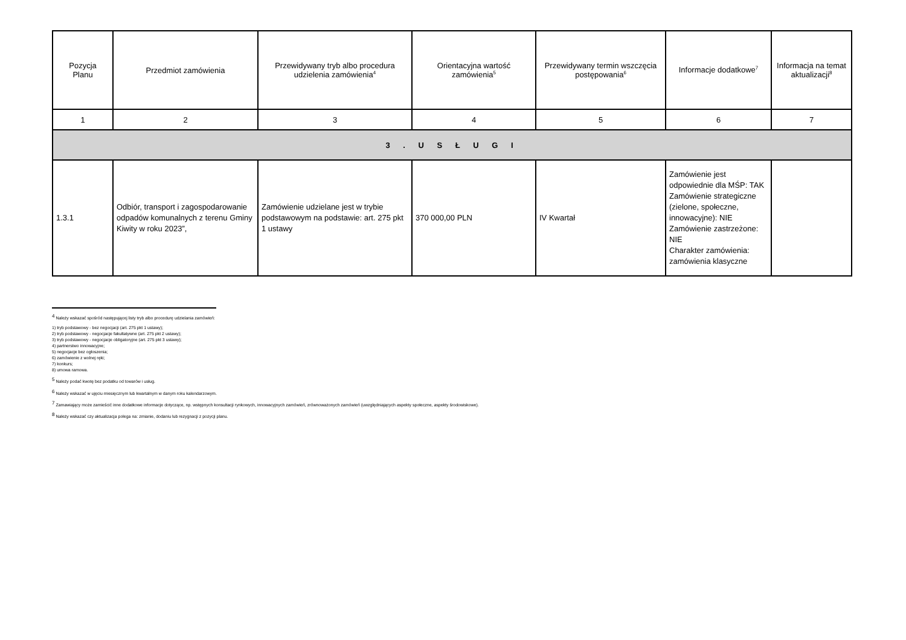| Pozycja Planu | Przedmiot zamówienia | Przewidywany tryb albo procedura udzielenia zamówienia<sup>4</sup> | Orientacyjna wartość zamówienia<sup>5</sup> | Przewidywany termin wszczęcia postępowania<sup>6</sup> | Informacje dodatkowe<sup>7</sup> | Informacja na temat aktualizacji<sup>8</sup> |
| --- | --- | --- | --- | --- | --- | --- |
| 1 | 2 | 3 | 4 | 5 | 6 | 7 |
| 3 . U S Ł U G I | | | | | | |
| 1.3.1 | Odbiór, transport i zagospodarowanie odpadów komunalnych z terenu Gminy Kiwity w roku 2023”, | Zamówienie udzielane jest w trybie podstawowym na podstawie: art. 275 pkt 1 ustawy | 370 000,00 PLN | IV Kwartał | Zamówienie jest odpowiednie dla MŚP: TAK Zamówienie strategiczne (zielone, społeczne, innowacyjne): NIE Zamówienie zastrzeżone: NIE Charakter zamówienia: zamówienia klasyczne | |
<sup>4</sup> Należy wskazać spośród następującej listy tryb albo procedurę udzielania zamówień:
1) tryb podstawowy - bez negocjacji (art. 275 pkt 1 ustawy);
2) tryb podstawowy - negocjacje fakultatywne (art. 275 pkt 2 ustawy);
3) tryb podstawowy - negocjacje obligatoryjne (art. 275 pkt 3 ustawy);
4) partnerstwo innowacyjne;
5) negocjacje bez ogłoszenia;
6) zamówienie z wolnej ręki;
7) konkurs;
8) umowa ramowa.
<sup>5</sup> Należy podać kwotę bez podatku od towarów i usług.
<sup>6</sup> Należy wskazać w ujęciu miesięcznym lub kwartalnym w danym roku kalendarzowym.
<sup>7</sup> Zamawiający może zamieścić inne dodatkowe informacje dotyczące, np. wstępnych konsultacji rynkowych, innowacyjnych zamówień, zrównoważonych zamówień (uwzględniających aspekty społeczne, aspekty środowiskowe).
<sup>8</sup> Należy wskazać czy aktualizacja polega na: zmianie, dodaniu lub rezygnacji z pozycji planu.